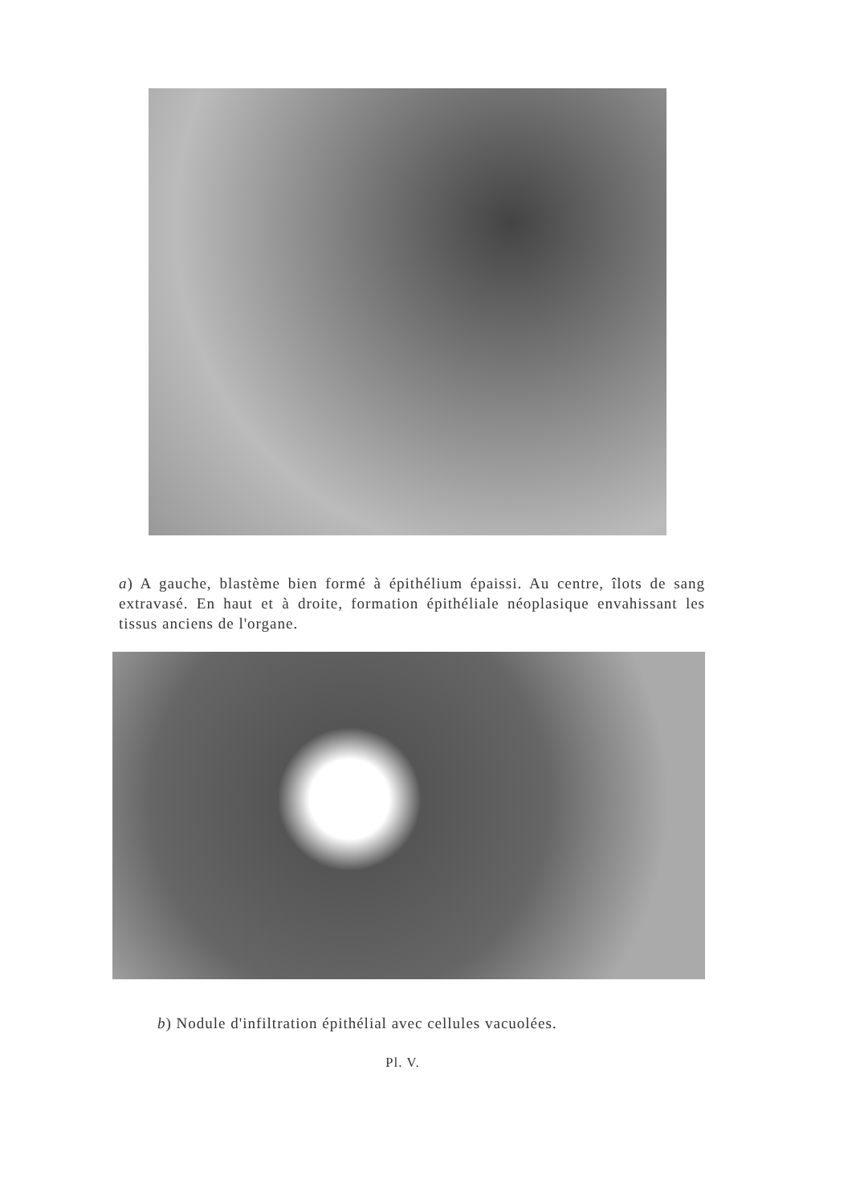a) A gauche, blastème bien formé à épithélium épaissi. Au centre, îlots de sang extravasé. En haut et à droite, formation épithéliale néoplasique envahissant les tissus anciens de l'organe.
b) Nodule d'infiltration épithélial avec cellules vacuolées.
Pl. V.